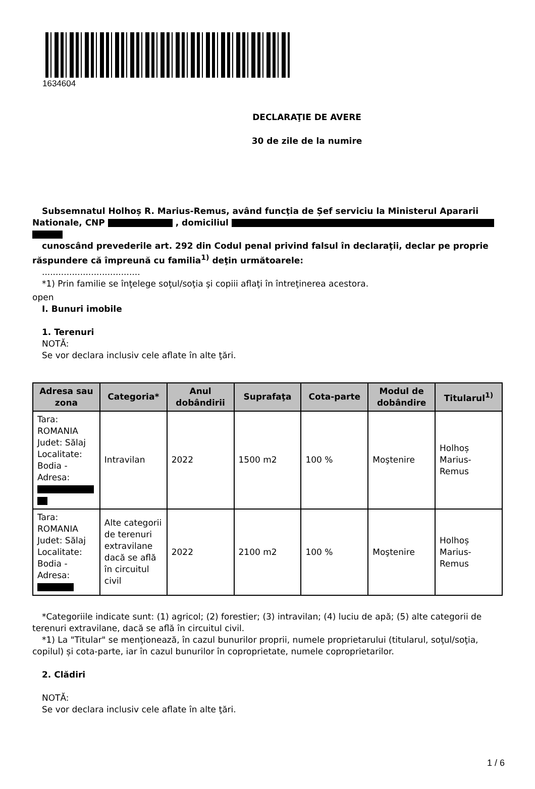1634604
DECLARAŢIE DE AVERE
30 de zile de la numire
Subsemnatul Holhoș R. Marius-Remus, având funcţia de Șef serviciu la Ministerul Apararii Nationale, CNP , domiciliul
cunoscând prevederile art. 292 din Codul penal privind falsul în declaraţii, declar pe proprie răspundere că împreună cu familia<sup>1)</sup> deţin următoarele:
....................................
*1) Prin familie se înţelege soţul/soţia şi copiii aflaţi în întreţinerea acestora.
open
I. Bunuri imobile
1. Terenuri
NOTĂ:
Se vor declara inclusiv cele aflate în alte ţări.
| Adresa sau zona | Categoria* | Anul dobândirii | Suprafaţa | Cota-parte | Modul de dobândire | Titularul<sup>1)</sup> |
| --- | --- | --- | --- | --- | --- | --- |
| Tara: ROMANIA Judet: Sălaj Localitate: Bodia - Adresa: | Intravilan | 2022 | 1500 m2 | 100 % | Moştenire | Holhoș Marius-Remus |
| Tara: ROMANIA Judet: Sălaj Localitate: Bodia - Adresa: | Alte categorii de terenuri extravilane dacă se află în circuitul civil | 2022 | 2100 m2 | 100 % | Moştenire | Holhoș Marius-Remus |
*Categoriile indicate sunt: (1) agricol; (2) forestier; (3) intravilan; (4) luciu de apă; (5) alte categorii de terenuri extravilane, dacă se află în circuitul civil.
*1) La "Titular" se menţionează, în cazul bunurilor proprii, numele proprietarului (titularul, soţul/soţia, copilul) și cota-parte, iar în cazul bunurilor în coproprietate, numele coproprietarilor.
2. Clădiri
NOTĂ:
Se vor declara inclusiv cele aflate în alte ţări.
1 / 6